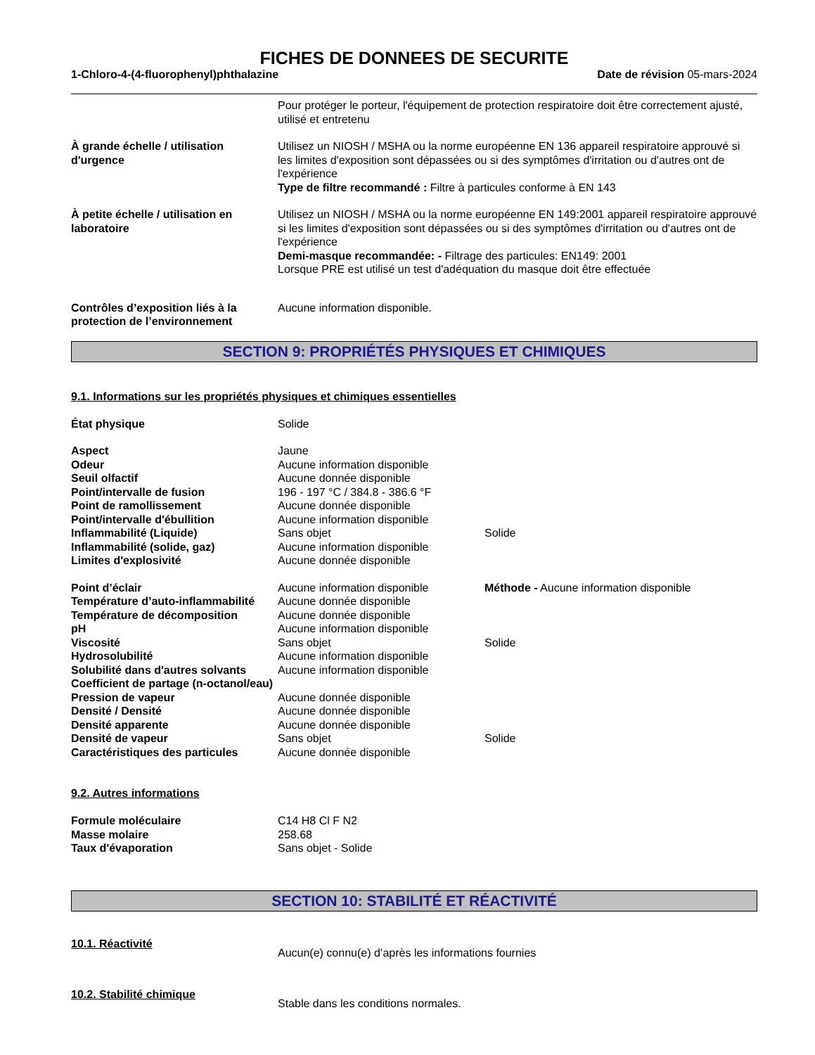FICHES DE DONNEES DE SECURITE
1-Chloro-4-(4-fluorophenyl)phthalazine Date de révision 05-mars-2024
| | Pour protéger le porteur, l'équipement de protection respiratoire doit être correctement ajusté, utilisé et entretenu |
| À grande échelle / utilisation d'urgence | Utilisez un NIOSH / MSHA ou la norme européenne EN 136 appareil respiratoire approuvé si les limites d'exposition sont dépassées ou si des symptômes d'irritation ou d'autres ont de l'expérience Type de filtre recommandé : Filtre à particules conforme à EN 143 |
| À petite échelle / utilisation en laboratoire | Utilisez un NIOSH / MSHA ou la norme européenne EN 149:2001 appareil respiratoire approuvé si les limites d'exposition sont dépassées ou si des symptômes d'irritation ou d'autres ont de l'expérience Demi-masque recommandée: - Filtrage des particules: EN149: 2001 Lorsque PRE est utilisé un test d'adéquation du masque doit être effectuée |
| Contrôles d’exposition liés à la protection de l’environnement | Aucune information disponible. |
SECTION 9: PROPRIÉTÉS PHYSIQUES ET CHIMIQUES
9.1. Informations sur les propriétés physiques et chimiques essentielles
| État physique | Solide | |
| Aspect | Jaune | |
| Odeur | Aucune information disponible | |
| Seuil olfactif | Aucune donnée disponible | |
| Point/intervalle de fusion | 196 - 197 °C / 384.8 - 386.6 °F | |
| Point de ramollissement | Aucune donnée disponible | |
| Point/intervalle d'ébullition | Aucune information disponible | |
| Inflammabilité (Liquide) | Sans objet | Solide |
| Inflammabilité (solide, gaz) | Aucune information disponible | |
| Limites d'explosivité | Aucune donnée disponible | |
| Point d’éclair | Aucune information disponible | Méthode - Aucune information disponible |
| Température d’auto-inflammabilité | Aucune donnée disponible | |
| Température de décomposition | Aucune donnée disponible | |
| pH | Aucune information disponible | |
| Viscosité | Sans objet | Solide |
| Hydrosolubilité | Aucune information disponible | |
| Solubilité dans d'autres solvants | Aucune information disponible | |
| Coefficient de partage (n-octanol/eau) | | |
| Pression de vapeur | Aucune donnée disponible | |
| Densité / Densité | Aucune donnée disponible | |
| Densité apparente | Aucune donnée disponible | |
| Densité de vapeur | Sans objet | Solide |
| Caractéristiques des particules | Aucune donnée disponible | |
9.2. Autres informations
| Formule moléculaire | C14 H8 Cl F N2 |
| Masse molaire | 258.68 |
| Taux d'évaporation | Sans objet - Solide |
SECTION 10: STABILITÉ ET RÉACTIVITÉ
| 10.1. Réactivité | Aucun(e) connu(e) d’après les informations fournies |
| 10.2. Stabilité chimique | Stable dans les conditions normales. |